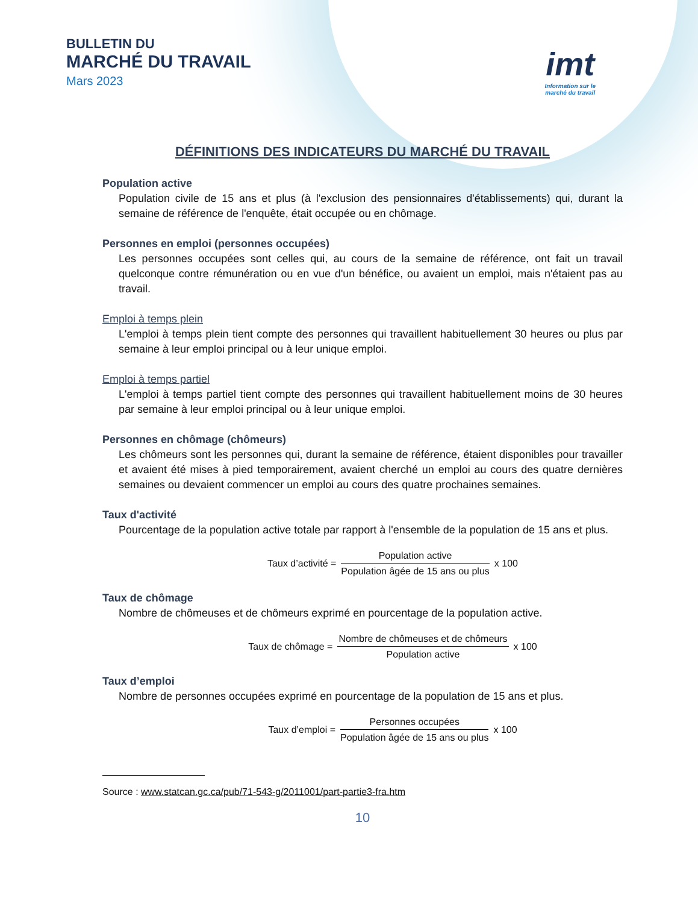BULLETIN DU
MARCHÉ DU TRAVAIL
Mars 2023
imt
Information sur le
marché du travail
DÉFINITIONS DES INDICATEURS DU MARCHÉ DU TRAVAIL
Population active
Population civile de 15 ans et plus (à l'exclusion des pensionnaires d'établissements) qui, durant la semaine de référence de l'enquête, était occupée ou en chômage.
Personnes en emploi (personnes occupées)
Les personnes occupées sont celles qui, au cours de la semaine de référence, ont fait un travail quelconque contre rémunération ou en vue d'un bénéfice, ou avaient un emploi, mais n'étaient pas au travail.
Emploi à temps plein
L'emploi à temps plein tient compte des personnes qui travaillent habituellement 30 heures ou plus par semaine à leur emploi principal ou à leur unique emploi.
Emploi à temps partiel
L'emploi à temps partiel tient compte des personnes qui travaillent habituellement moins de 30 heures par semaine à leur emploi principal ou à leur unique emploi.
Personnes en chômage (chômeurs)
Les chômeurs sont les personnes qui, durant la semaine de référence, étaient disponibles pour travailler et avaient été mises à pied temporairement, avaient cherché un emploi au cours des quatre dernières semaines ou devaient commencer un emploi au cours des quatre prochaines semaines.
Taux d'activité
Pourcentage de la population active totale par rapport à l'ensemble de la population de 15 ans et plus.
Taux d’activité =
Population active
Population âgée de 15 ans ou plus
x 100
Taux de chômage
Nombre de chômeuses et de chômeurs exprimé en pourcentage de la population active.
Taux de chômage =
Nombre de chômeuses et de chômeurs
Population active
x 100
Taux d’emploi
Nombre de personnes occupées exprimé en pourcentage de la population de 15 ans et plus.
Taux d’emploi =
Personnes occupées
Population âgée de 15 ans ou plus
x 100
Source : www.statcan.gc.ca/pub/71-543-g/2011001/part-partie3-fra.htm
10